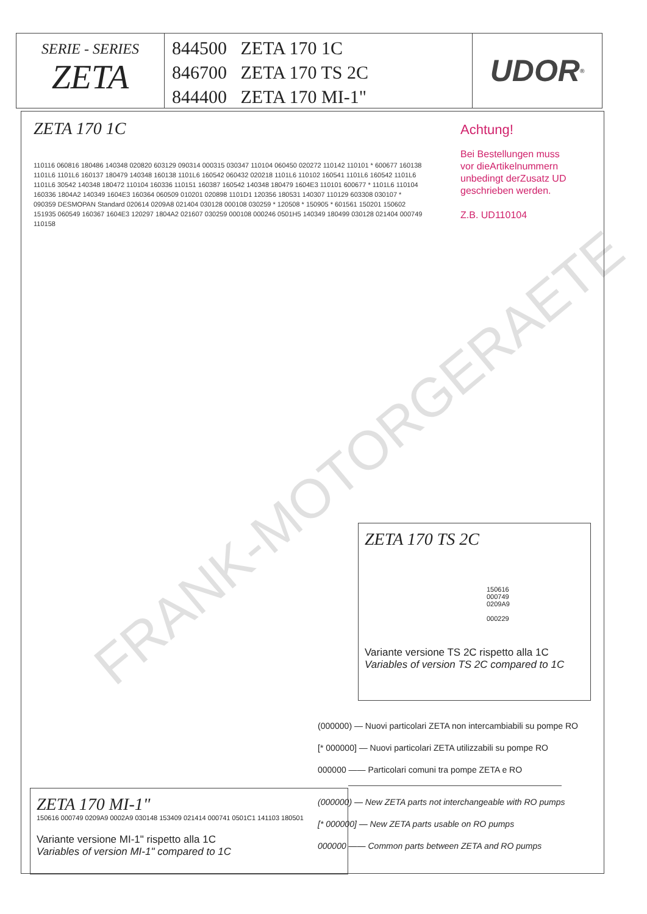SERIE - SERIES
ZETA
844500 ZETA 170 1C
846700 ZETA 170 TS 2C
844400 ZETA 170 MI-1"
UDOR<sup>®</sup>
ZETA 170 1C
Achtung!
Bei Bestellungen muss
vor dieArtikelnummern
unbedingt derZusatz UD
geschrieben werden.
Z.B. UD110104
110116 060816 180486 140348 020820 603129 090314 000315 030347 110104 060450 020272 110142 110101 * 600677 160138 1101L6 1101L6 160137 180479 140348 160138 1101L6 160542 060432 020218 1101L6 110102 160541 1101L6 160542 1101L6 1101L6 30542 140348 180472 110104 160336 110151 160387 160542 140348 180479 1604E3 110101 600677 * 1101L6 110104 160336 1804A2 140349 1604E3 160364 060509 010201 020898 1101D1 120356 180531 140307 110129 603308 030107 * 090359 DESMOPAN Standard 020614 0209A8 021404 030128 000108 030259 * 120508 * 150905 * 601561 150201 150602 151935 060549 160367 1604E3 120297 1804A2 021607 030259 000108 000246 0501H5 140349 180499 030128 021404 000749 110158
ZETA 170 MI-1"
150616 000749 0209A9 0002A9 030148 153409 021414 000741 0501C1 141103 180501
Variante versione MI-1" rispetto alla 1C
Variables of version MI-1" compared to 1C
ZETA 170 TS 2C
150616
000749
0209A9
000229
Variante versione TS 2C rispetto alla 1C
Variables of version TS 2C compared to 1C
(000000) — Nuovi particolari ZETA non intercambiabili su pompe RO
[* 000000] — Nuovi particolari ZETA utilizzabili su pompe RO
000000 —— Particolari comuni tra pompe ZETA e RO
(000000) — New ZETA parts not interchangeable with RO pumps
[* 000000] — New ZETA parts usable on RO pumps
000000 —— Common parts between ZETA and RO pumps
FRANK-MOTORGERAETE